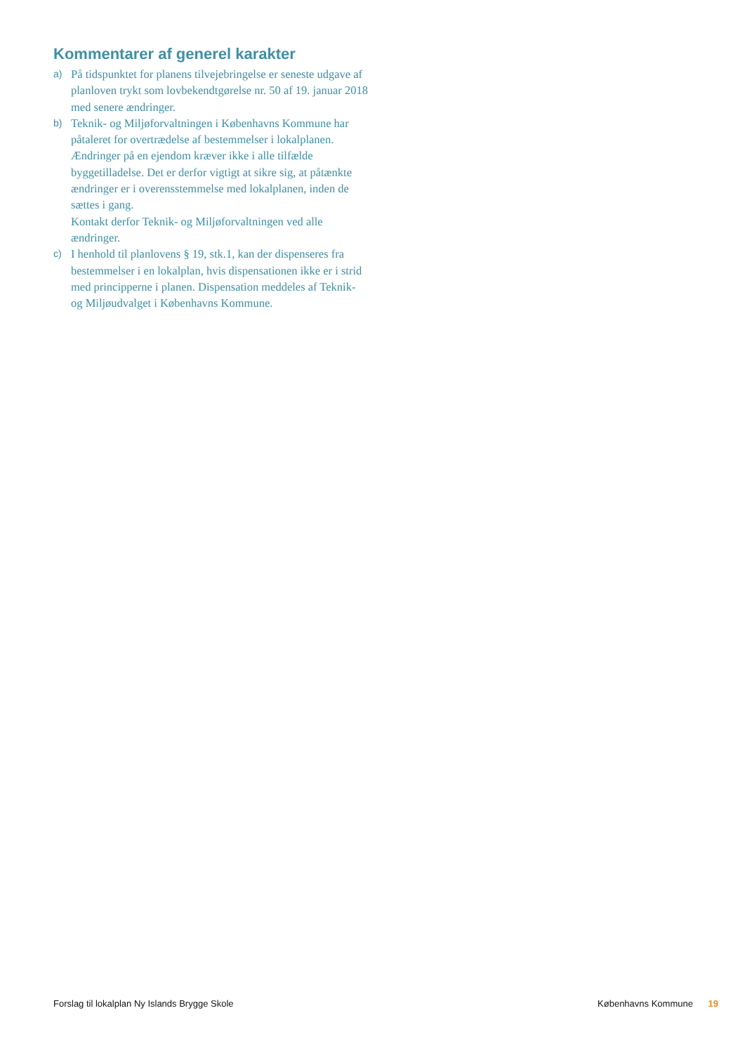Kommentarer af generel karakter
a)
På tidspunktet for planens tilvejebringelse er seneste udgave af planloven trykt som lovbekendtgørelse nr. 50 af 19. januar 2018 med senere ændringer.
b)
Teknik- og Miljøforvaltningen i Københavns Kommune har påtaleret for overtrædelse af bestemmelser i lokalplanen.
Ændringer på en ejendom kræver ikke i alle tilfælde byggetilladelse. Det er derfor vigtigt at sikre sig, at påtænkte ændringer er i overensstemmelse med lokalplanen, inden de sættes i gang.
Kontakt derfor Teknik- og Miljøforvaltningen ved alle ændringer.
c)
I henhold til planlovens § 19, stk.1, kan der dispenseres fra bestemmelser i en lokalplan, hvis dispensationen ikke er i strid med principperne i planen. Dispensation meddeles af Teknik- og Miljøudvalget i Københavns Kommune.
Forslag til lokalplan Ny Islands Brygge Skole Københavns Kommune 19